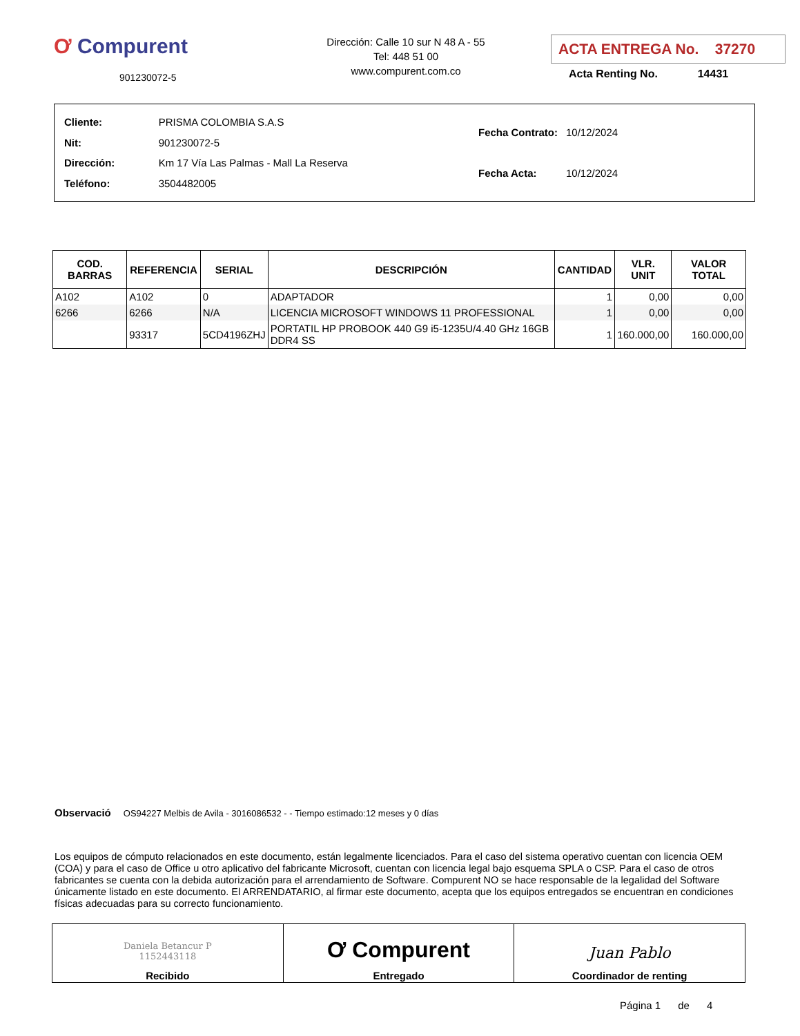Ơ Compurent
901230072-5
Dirección: Calle 10 sur N 48 A - 55
Tel: 448 51 00
www.compurent.com.co
ACTA ENTREGA No. 37270
Acta Renting No. 14431
| Cliente: | PRISMA COLOMBIA S.A.S |
| Nit: | 901230072-5 |
| Dirección: | Km 17 Vía Las Palmas - Mall La Reserva |
| Teléfono: | 3504482005 |
| Fecha Contrato: | 10/12/2024 |
| Fecha Acta: | 10/12/2024 |
| COD. BARRAS | REFERENCIA | SERIAL | DESCRIPCIÓN | CANTIDAD | VLR. UNIT | VALOR TOTAL |
| --- | --- | --- | --- | --- | --- | --- |
| A102 | A102 | 0 | ADAPTADOR | 1 | 0,00 | 0,00 |
| 6266 | 6266 | N/A | LICENCIA MICROSOFT WINDOWS 11 PROFESSIONAL | 1 | 0,00 | 0,00 |
| | 93317 | 5CD4196ZHJ | PORTATIL HP PROBOOK 440 G9 i5-1235U/4.40 GHz 16GB DDR4 SS | 1 | 160.000,00 | 160.000,00 |
Observació OS94227 Melbis de Avila - 3016086532 - - Tiempo estimado:12 meses y 0 días
Los equipos de cómputo relacionados en este documento, están legalmente licenciados. Para el caso del sistema operativo cuentan con licencia OEM (COA) y para el caso de Office u otro aplicativo del fabricante Microsoft, cuentan con licencia legal bajo esquema SPLA o CSP. Para el caso de otros fabricantes se cuenta con la debida autorización para el arrendamiento de Software. Compurent NO se hace responsable de la legalidad del Software únicamente listado en este documento. El ARRENDATARIO, al firmar este documento, acepta que los equipos entregados se encuentran en condiciones físicas adecuadas para su correcto funcionamiento.
| Daniela Betancur P 1152443118 Recibido | Ơ Compurent Entregado | Juan Pablo Coordinador de renting |
Página 1 de 4